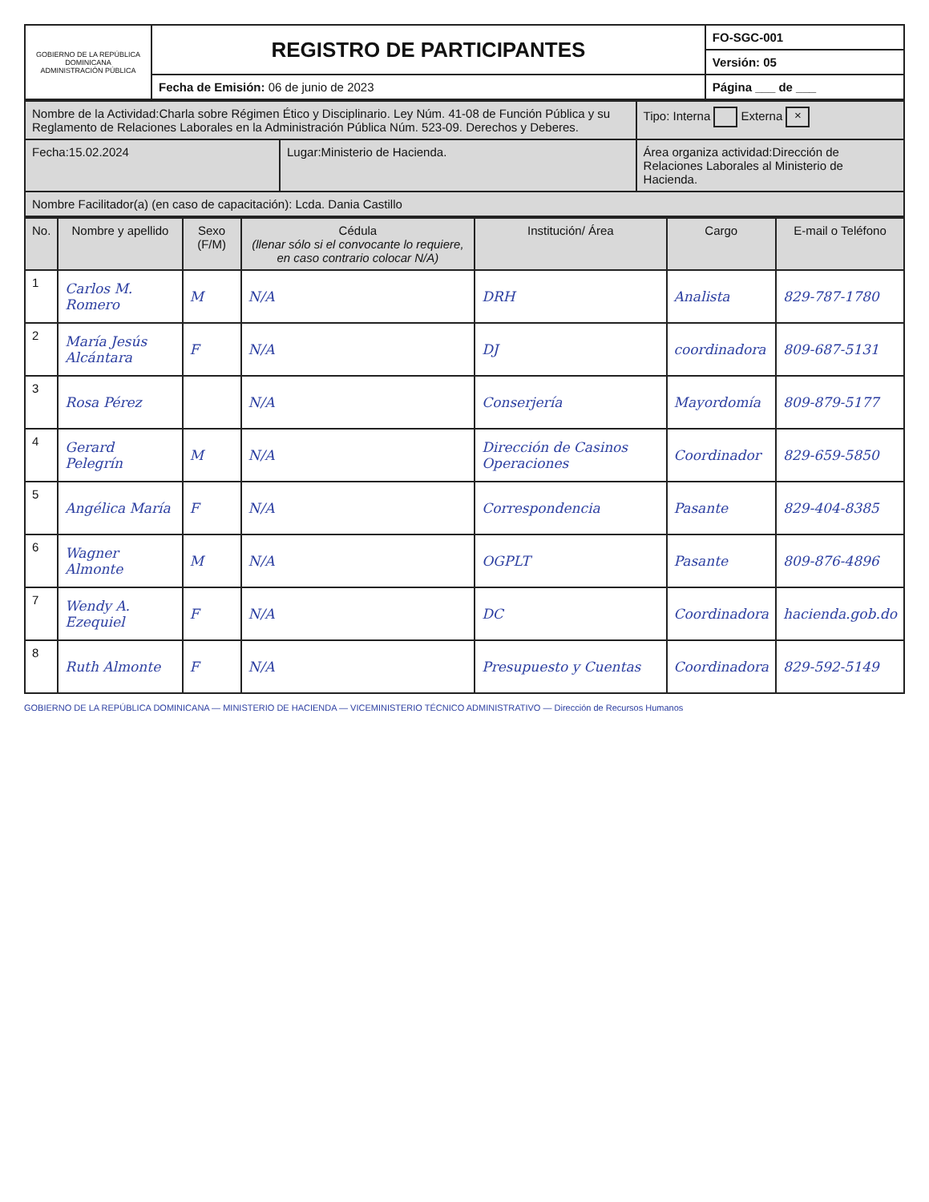| GOBIERNO DE LA REPÚBLICA DOMINICANA ADMINISTRACIÓN PÚBLICA | REGISTRO DE PARTICIPANTES | FO-SGC-001 |
| | | Versión: 05 |
| | Fecha de Emisión: 06 de junio de 2023 | Página ___ de ___ |
| Nombre de la Actividad:Charla sobre Régimen Ético y Disciplinario. Ley Núm. 41-08 de Función Pública y su Reglamento de Relaciones Laborales en la Administración Pública Núm. 523-09. Derechos y Deberes. | | Tipo: Interna Externa × |
| Fecha:15.02.2024 | Lugar:Ministerio de Hacienda. | Área organiza actividad:Dirección de Relaciones Laborales al Ministerio de Hacienda. |
| Nombre Facilitador(a) (en caso de capacitación): Lcda. Dania Castillo | | |
| No. | Nombre y apellido | Sexo (F/M) | Cédula (llenar sólo si el convocante lo requiere, en caso contrario colocar N/A) | Institución/ Área | Cargo | E-mail o Teléfono |
| --- | --- | --- | --- | --- | --- | --- |
| 1 | Carlos M. Romero | M | N/A | DRH | Analista | 829-787-1780 |
| 2 | María Jesús Alcántara | F | N/A | DJ | coordinadora | 809-687-5131 |
| 3 | Rosa Pérez | | N/A | Conserjería | Mayordomía | 809-879-5177 |
| 4 | Gerard Pelegrín | M | N/A | Dirección de Casinos Operaciones | Coordinador | 829-659-5850 |
| 5 | Angélica María | F | N/A | Correspondencia | Pasante | 829-404-8385 |
| 6 | Wagner Almonte | M | N/A | OGPLT | Pasante | 809-876-4896 |
| 7 | Wendy A. Ezequiel | F | N/A | DC | Coordinadora | hacienda.gob.do |
| 8 | Ruth Almonte | F | N/A | Presupuesto y Cuentas | Coordinadora | 829-592-5149 |
GOBIERNO DE LA REPÚBLICA DOMINICANA — MINISTERIO DE HACIENDA — VICEMINISTERIO TÉCNICO ADMINISTRATIVO — Dirección de Recursos Humanos